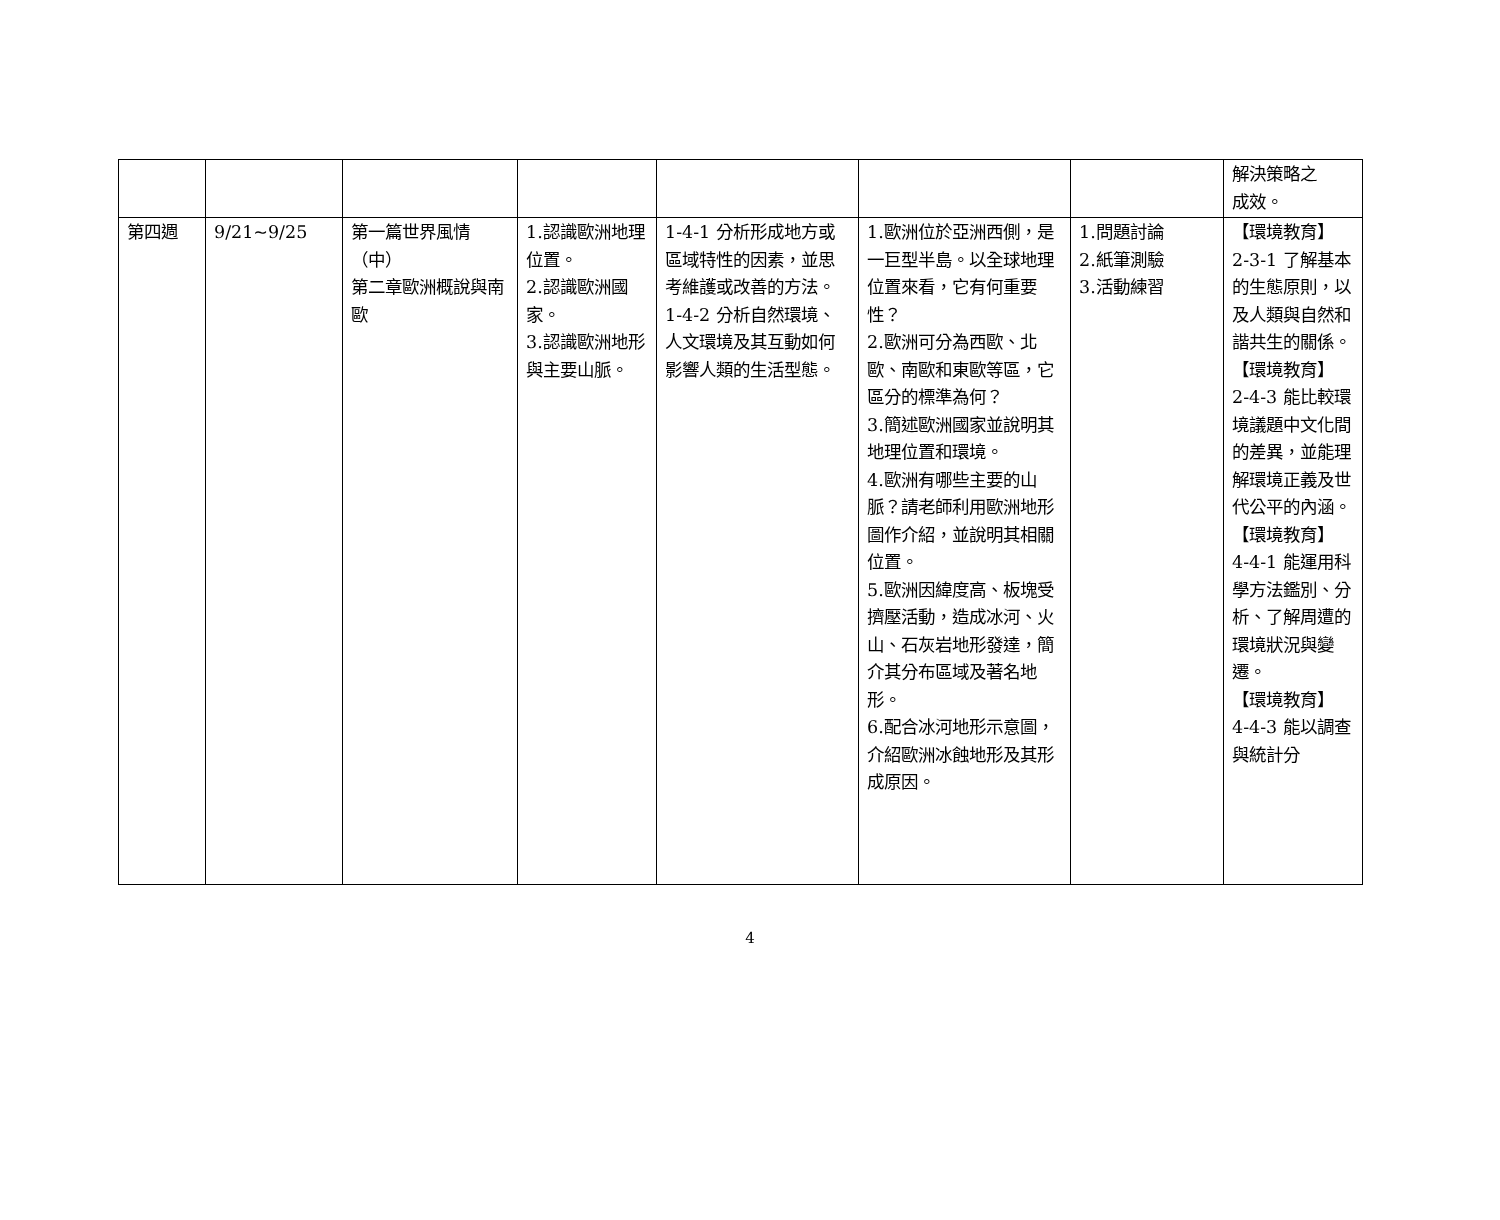| | | | | | | | 解決策略之 成效。 |
| 第四週 | 9/21~9/25 | 第一篇世界風情（中） 第二章歐洲概說與南歐 | 1.認識歐洲地理位置。 2.認識歐洲國家。 3.認識歐洲地形與主要山脈。 | 1-4-1 分析形成地方或區域特性的因素，並思考維護或改善的方法。 1-4-2 分析自然環境、人文環境及其互動如何影響人類的生活型態。 | 1.歐洲位於亞洲西側，是一巨型半島。以全球地理位置來看，它有何重要性？ 2.歐洲可分為西歐、北歐、南歐和東歐等區，它區分的標準為何？ 3.簡述歐洲國家並說明其地理位置和環境。 4.歐洲有哪些主要的山脈？請老師利用歐洲地形圖作介紹，並說明其相關位置。 5.歐洲因緯度高、板塊受擠壓活動，造成冰河、火山、石灰岩地形發達，簡介其分布區域及著名地形。 6.配合冰河地形示意圖，介紹歐洲冰蝕地形及其形成原因。 | 1.問題討論 2.紙筆測驗 3.活動練習 | 【環境教育】 2-3-1 了解基本的生態原則，以及人類與自然和諧共生的關係。 【環境教育】 2-4-3 能比較環境議題中文化間的差異，並能理解環境正義及世代公平的內涵。 【環境教育】 4-4-1 能運用科學方法鑑別、分析、了解周遭的環境狀況與變遷。 【環境教育】 4-4-3 能以調查與統計分 |
4